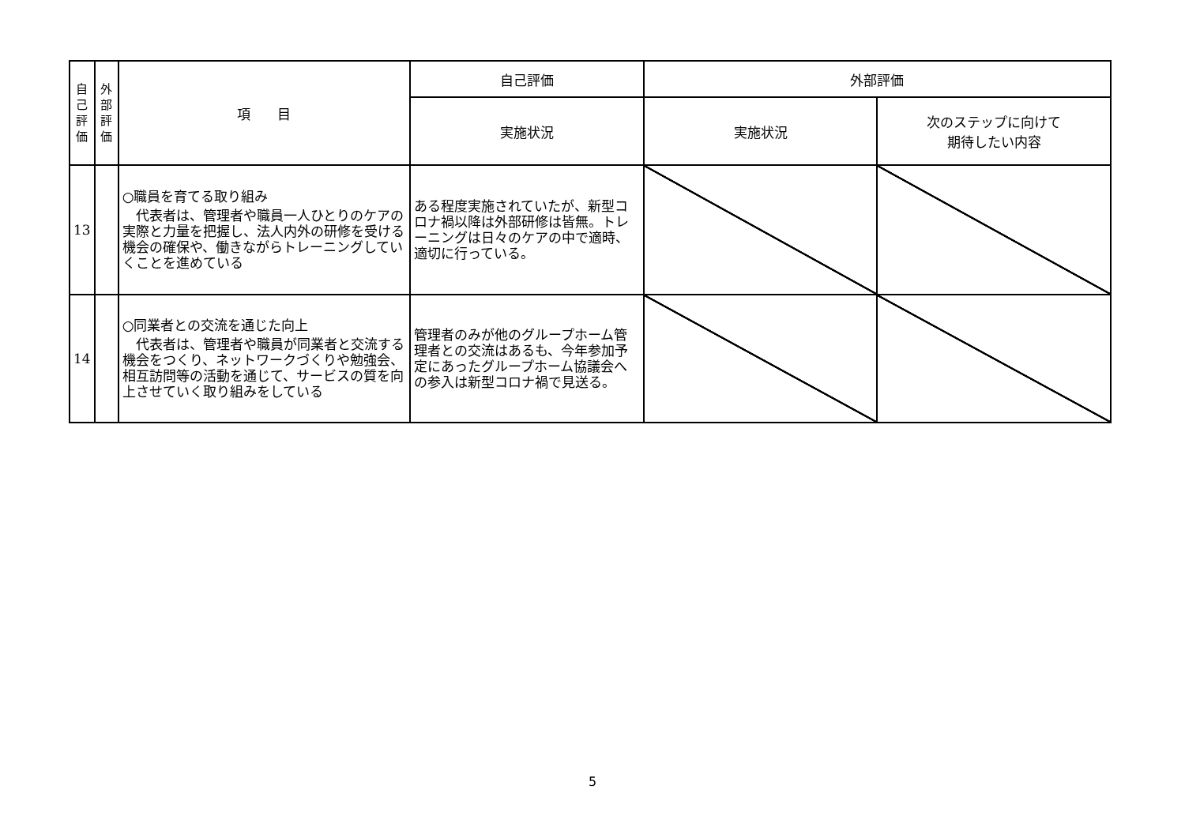| 自 己 評 価 | 外 部 評 価 | 項 目 | 自己評価 | 外部評価 | |
| --- | --- | --- | --- | --- | --- |
| | | | 実施状況 | 実施状況 | 次のステップに向けて 期待したい内容 |
| 13 | | ○職員を育てる取り組み 代表者は、管理者や職員一人ひとりのケアの実際と力量を把握し、法人内外の研修を受ける機会の確保や、働きながらトレーニングしていくことを進めている | ある程度実施されていたが、新型コロナ禍以降は外部研修は皆無。トレーニングは日々のケアの中で適時、適切に行っている。 | | |
| 14 | | ○同業者との交流を通じた向上 代表者は、管理者や職員が同業者と交流する機会をつくり、ネットワークづくりや勉強会、相互訪問等の活動を通じて、サービスの質を向上させていく取り組みをしている | 管理者のみが他のグループホーム管理者との交流はあるも、今年参加予定にあったグループホーム協議会への参入は新型コロナ禍で見送る。 | | |
5